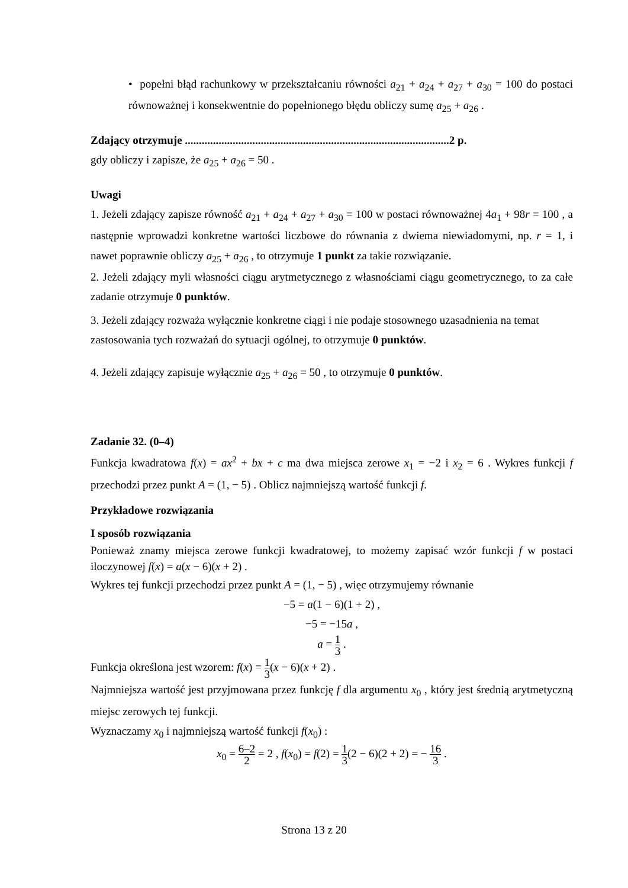• popełni błąd rachunkowy w przekształcaniu równości a<sub>21</sub> + a<sub>24</sub> + a<sub>27</sub> + a<sub>30</sub> = 100 do postaci równoważnej i konsekwentnie do popełnionego błędu obliczy sumę a<sub>25</sub> + a<sub>26</sub> .
Zdający otrzymuje ..............................................................................................2 p.
gdy obliczy i zapisze, że a<sub>25</sub> + a<sub>26</sub> = 50 .
Uwagi
1. Jeżeli zdający zapisze równość a<sub>21</sub> + a<sub>24</sub> + a<sub>27</sub> + a<sub>30</sub> = 100 w postaci równoważnej 4a<sub>1</sub> + 98r = 100 , a następnie wprowadzi konkretne wartości liczbowe do równania z dwiema niewiadomymi, np. r = 1, i nawet poprawnie obliczy a<sub>25</sub> + a<sub>26</sub> , to otrzymuje 1 punkt za takie rozwiązanie.
2. Jeżeli zdający myli własności ciągu arytmetycznego z własnościami ciągu geometrycznego, to za całe zadanie otrzymuje 0 punktów.
3. Jeżeli zdający rozważa wyłącznie konkretne ciągi i nie podaje stosownego uzasadnienia na temat zastosowania tych rozważań do sytuacji ogólnej, to otrzymuje 0 punktów.
4. Jeżeli zdający zapisuje wyłącznie a<sub>25</sub> + a<sub>26</sub> = 50 , to otrzymuje 0 punktów.
Zadanie 32. (0–4)
Funkcja kwadratowa f(x) = ax<sup>2</sup> + bx + c ma dwa miejsca zerowe x<sub>1</sub> = −2 i x<sub>2</sub> = 6 . Wykres funkcji f przechodzi przez punkt A = (1, − 5) . Oblicz najmniejszą wartość funkcji f.
Przykładowe rozwiązania
I sposób rozwiązania
Ponieważ znamy miejsca zerowe funkcji kwadratowej, to możemy zapisać wzór funkcji f w postaci iloczynowej f(x) = a(x − 6)(x + 2) .
Wykres tej funkcji przechodzi przez punkt A = (1, − 5) , więc otrzymujemy równanie
−5 = a(1 − 6)(1 + 2) ,
−5 = −15a ,
a = 1 3 .
Funkcja określona jest wzorem: f(x) = 1 3(x − 6)(x + 2) .
Najmniejsza wartość jest przyjmowana przez funkcję f dla argumentu x<sub>0</sub> , który jest średnią arytmetyczną miejsc zerowych tej funkcji.
Wyznaczamy x<sub>0</sub> i najmniejszą wartość funkcji f(x<sub>0</sub>) :
x<sub>0</sub> = 6–2 2 = 2 , f(x<sub>0</sub>) = f(2) = 1 3(2 − 6)(2 + 2) = − 16 3 .
Strona 13 z 20